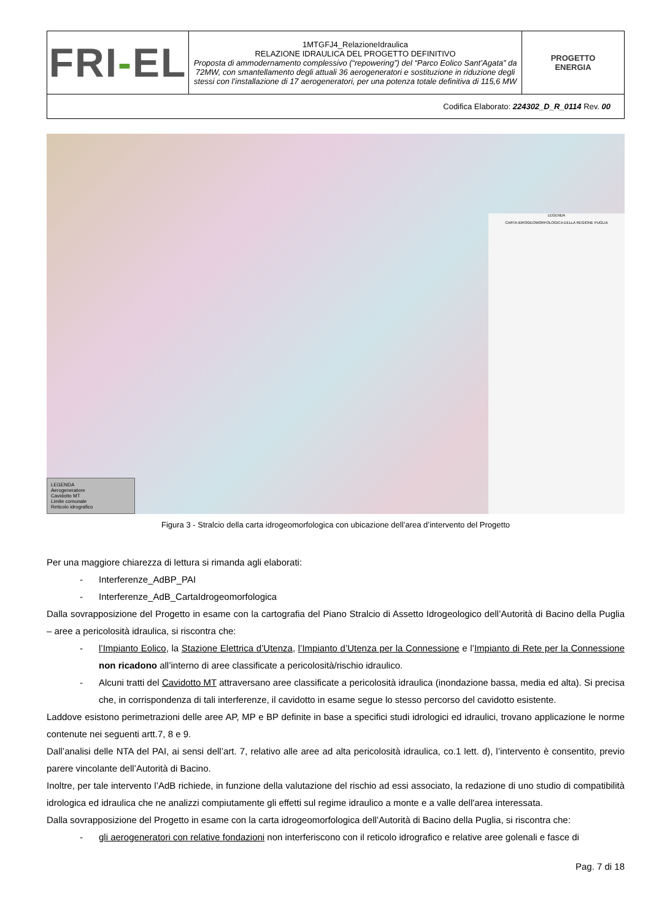| FRI - EL | 1MTGFJ4_RelazioneIdraulica RELAZIONE IDRAULICA DEL PROGETTO DEFINITIVO Proposta di ammodernamento complessivo (“repowering”) del “Parco Eolico Sant’Agata” da 72MW, con smantellamento degli attuali 36 aerogeneratori e sostituzione in riduzione degli stessi con l’installazione di 17 aerogeneratori, per una potenza totale definitiva di 115,6 MW | PROGETTO ENERGIA |
| Codifica Elaborato: 224302_D_R_0114 Rev. 00 | | |
LEGENDA
CARTA IDROGEOMORFOLOGICA DELLA REGIONE PUGLIA
LEGENDA
Aerogeneratore
Cavidotto MT
Limite comunale
Reticolo idrografico
Figura 3 - Stralcio della carta idrogeomorfologica con ubicazione dell’area d’intervento del Progetto
Per una maggiore chiarezza di lettura si rimanda agli elaborati:
- Interferenze_AdBP_PAI
- Interferenze_AdB_CartaIdrogeomorfologica
Dalla sovrapposizione del Progetto in esame con la cartografia del Piano Stralcio di Assetto Idrogeologico dell’Autorità di Bacino della Puglia – aree a pericolosità idraulica, si riscontra che:
- l’Impianto Eolico, la Stazione Elettrica d’Utenza, l’Impianto d’Utenza per la Connessione e l’Impianto di Rete per la Connessione non ricadono all’interno di aree classificate a pericolosità/rischio idraulico.
- Alcuni tratti del Cavidotto MT attraversano aree classificate a pericolosità idraulica (inondazione bassa, media ed alta). Si precisa che, in corrispondenza di tali interferenze, il cavidotto in esame segue lo stesso percorso del cavidotto esistente.
Laddove esistono perimetrazioni delle aree AP, MP e BP definite in base a specifici studi idrologici ed idraulici, trovano applicazione le norme contenute nei seguenti artt.7, 8 e 9.
Dall’analisi delle NTA del PAI, ai sensi dell’art. 7, relativo alle aree ad alta pericolosità idraulica, co.1 lett. d), l’intervento è consentito, previo parere vincolante dell’Autorità di Bacino.
Inoltre, per tale intervento l’AdB richiede, in funzione della valutazione del rischio ad essi associato, la redazione di uno studio di compatibilità idrologica ed idraulica che ne analizzi compiutamente gli effetti sul regime idraulico a monte e a valle dell'area interessata.
Dalla sovrapposizione del Progetto in esame con la carta idrogeomorfologica dell’Autorità di Bacino della Puglia, si riscontra che:
- gli aerogeneratori con relative fondazioni non interferiscono con il reticolo idrografico e relative aree golenali e fasce di
Pag. 7 di 18